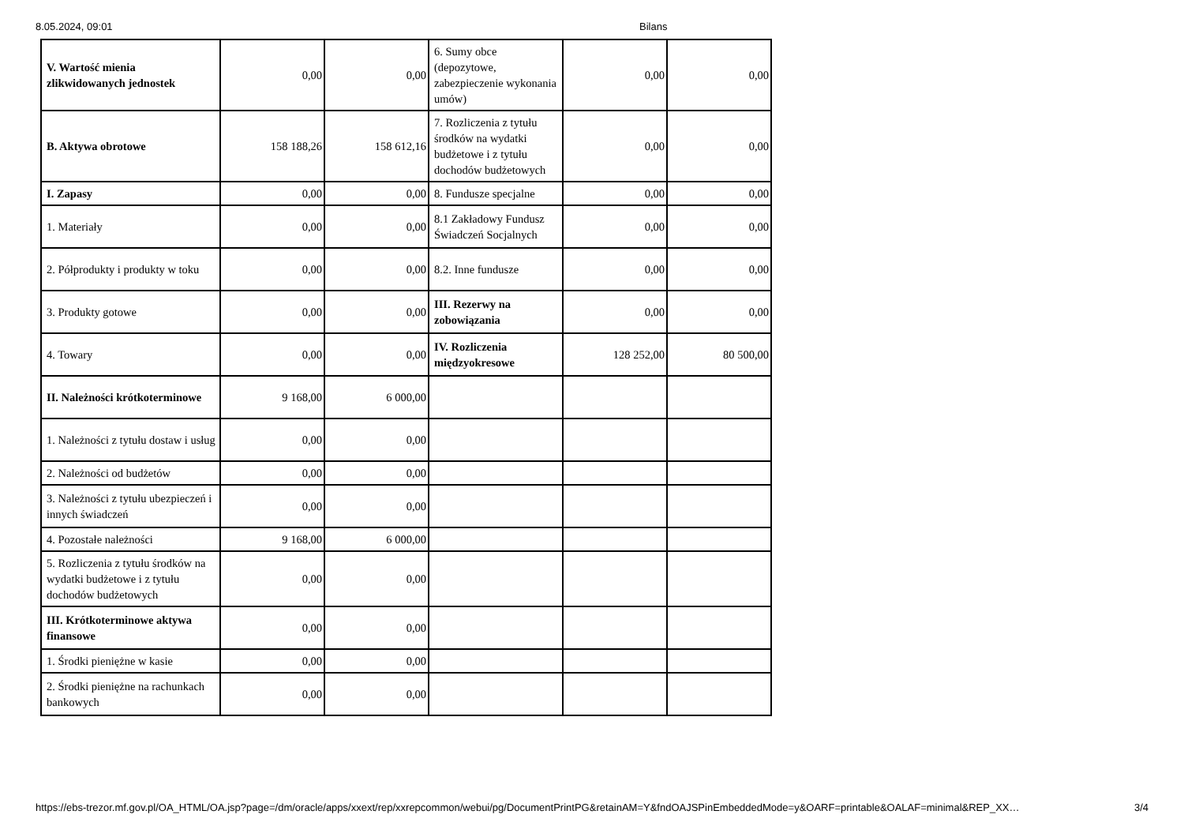8.05.2024, 09:01 Bilans
| V. Wartość mienia zlikwidowanych jednostek | 0,00 | 0,00 | 6. Sumy obce (depozytowe, zabezpieczenie wykonania umów) | 0,00 | 0,00 |
| B. Aktywa obrotowe | 158 188,26 | 158 612,16 | 7. Rozliczenia z tytułu środków na wydatki budżetowe i z tytułu dochodów budżetowych | 0,00 | 0,00 |
| I. Zapasy | 0,00 | 0,00 | 8. Fundusze specjalne | 0,00 | 0,00 |
| 1. Materiały | 0,00 | 0,00 | 8.1 Zakładowy Fundusz Świadczeń Socjalnych | 0,00 | 0,00 |
| 2. Półprodukty i produkty w toku | 0,00 | 0,00 | 8.2. Inne fundusze | 0,00 | 0,00 |
| 3. Produkty gotowe | 0,00 | 0,00 | III. Rezerwy na zobowiązania | 0,00 | 0,00 |
| 4. Towary | 0,00 | 0,00 | IV. Rozliczenia międzyokresowe | 128 252,00 | 80 500,00 |
| II. Należności krótkoterminowe | 9 168,00 | 6 000,00 | | | |
| 1. Należności z tytułu dostaw i usług | 0,00 | 0,00 | | | |
| 2. Należności od budżetów | 0,00 | 0,00 | | | |
| 3. Należności z tytułu ubezpieczeń i innych świadczeń | 0,00 | 0,00 | | | |
| 4. Pozostałe należności | 9 168,00 | 6 000,00 | | | |
| 5. Rozliczenia z tytułu środków na wydatki budżetowe i z tytułu dochodów budżetowych | 0,00 | 0,00 | | | |
| III. Krótkoterminowe aktywa finansowe | 0,00 | 0,00 | | | |
| 1. Środki pieniężne w kasie | 0,00 | 0,00 | | | |
| 2. Środki pieniężne na rachunkach bankowych | 0,00 | 0,00 | | | |
https://ebs-trezor.mf.gov.pl/OA_HTML/OA.jsp?page=/dm/oracle/apps/xxext/rep/xxrepcommon/webui/pg/DocumentPrintPG&retainAM=Y&fndOAJSPinEmbeddedMode=y&OARF=printable&OALAF=minimal&REP_XX… 3/4